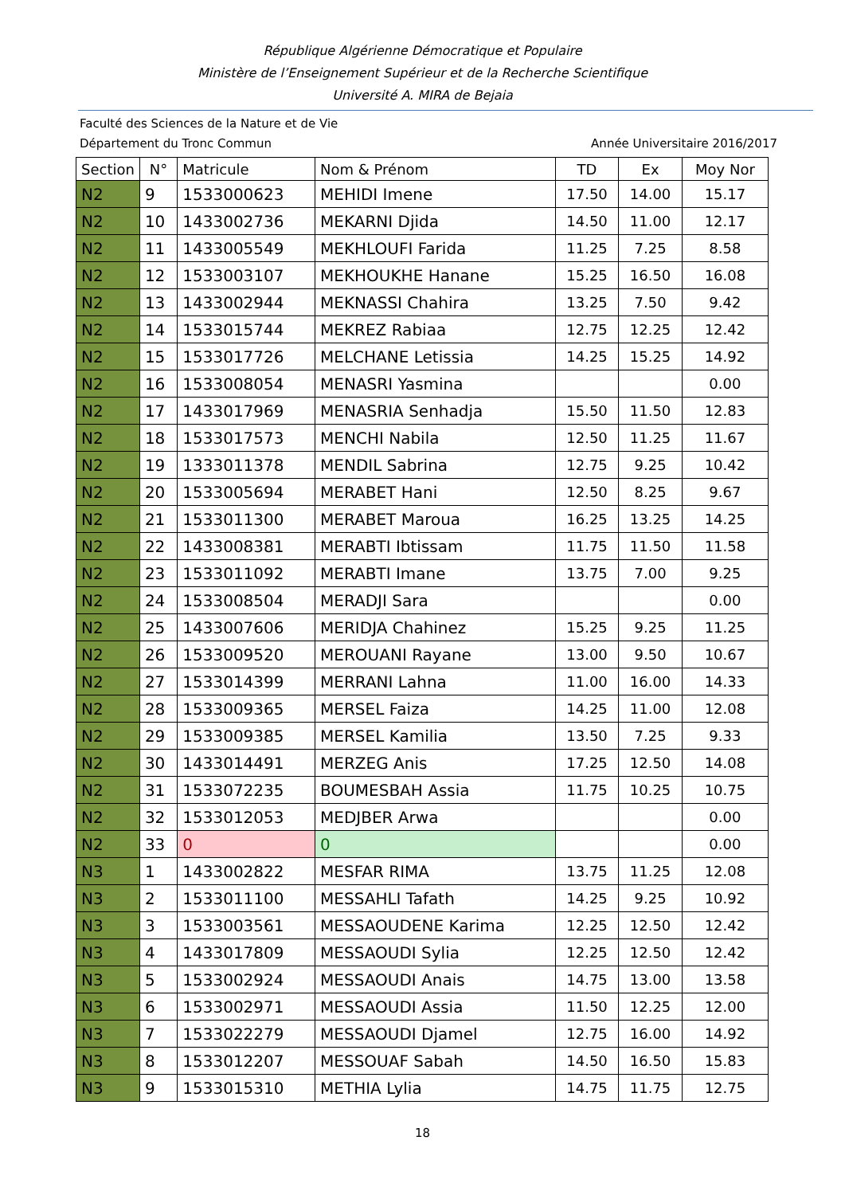République Algérienne Démocratique et Populaire
Ministère de l’Enseignement Supérieur et de la Recherche Scientifique
Université A. MIRA de Bejaia
Faculté des Sciences de la Nature et de Vie
Département du Tronc Commun Année Universitaire 2016/2017
| Section | N° | Matricule | Nom & Prénom | TD | Ex | Moy Nor |
| --- | --- | --- | --- | --- | --- | --- |
| N2 | 9 | 1533000623 | MEHIDI Imene | 17.50 | 14.00 | 15.17 |
| N2 | 10 | 1433002736 | MEKARNI Djida | 14.50 | 11.00 | 12.17 |
| N2 | 11 | 1433005549 | MEKHLOUFI Farida | 11.25 | 7.25 | 8.58 |
| N2 | 12 | 1533003107 | MEKHOUKHE Hanane | 15.25 | 16.50 | 16.08 |
| N2 | 13 | 1433002944 | MEKNASSI Chahira | 13.25 | 7.50 | 9.42 |
| N2 | 14 | 1533015744 | MEKREZ Rabiaa | 12.75 | 12.25 | 12.42 |
| N2 | 15 | 1533017726 | MELCHANE Letissia | 14.25 | 15.25 | 14.92 |
| N2 | 16 | 1533008054 | MENASRI Yasmina | | | 0.00 |
| N2 | 17 | 1433017969 | MENASRIA Senhadja | 15.50 | 11.50 | 12.83 |
| N2 | 18 | 1533017573 | MENCHI Nabila | 12.50 | 11.25 | 11.67 |
| N2 | 19 | 1333011378 | MENDIL Sabrina | 12.75 | 9.25 | 10.42 |
| N2 | 20 | 1533005694 | MERABET Hani | 12.50 | 8.25 | 9.67 |
| N2 | 21 | 1533011300 | MERABET Maroua | 16.25 | 13.25 | 14.25 |
| N2 | 22 | 1433008381 | MERABTI Ibtissam | 11.75 | 11.50 | 11.58 |
| N2 | 23 | 1533011092 | MERABTI Imane | 13.75 | 7.00 | 9.25 |
| N2 | 24 | 1533008504 | MERADJI Sara | | | 0.00 |
| N2 | 25 | 1433007606 | MERIDJA Chahinez | 15.25 | 9.25 | 11.25 |
| N2 | 26 | 1533009520 | MEROUANI Rayane | 13.00 | 9.50 | 10.67 |
| N2 | 27 | 1533014399 | MERRANI Lahna | 11.00 | 16.00 | 14.33 |
| N2 | 28 | 1533009365 | MERSEL Faiza | 14.25 | 11.00 | 12.08 |
| N2 | 29 | 1533009385 | MERSEL Kamilia | 13.50 | 7.25 | 9.33 |
| N2 | 30 | 1433014491 | MERZEG Anis | 17.25 | 12.50 | 14.08 |
| N2 | 31 | 1533072235 | BOUMESBAH Assia | 11.75 | 10.25 | 10.75 |
| N2 | 32 | 1533012053 | MEDJBER Arwa | | | 0.00 |
| N2 | 33 | 0 | 0 | | | 0.00 |
| N3 | 1 | 1433002822 | MESFAR RIMA | 13.75 | 11.25 | 12.08 |
| N3 | 2 | 1533011100 | MESSAHLI Tafath | 14.25 | 9.25 | 10.92 |
| N3 | 3 | 1533003561 | MESSAOUDENE Karima | 12.25 | 12.50 | 12.42 |
| N3 | 4 | 1433017809 | MESSAOUDI Sylia | 12.25 | 12.50 | 12.42 |
| N3 | 5 | 1533002924 | MESSAOUDI Anais | 14.75 | 13.00 | 13.58 |
| N3 | 6 | 1533002971 | MESSAOUDI Assia | 11.50 | 12.25 | 12.00 |
| N3 | 7 | 1533022279 | MESSAOUDI Djamel | 12.75 | 16.00 | 14.92 |
| N3 | 8 | 1533012207 | MESSOUAF Sabah | 14.50 | 16.50 | 15.83 |
| N3 | 9 | 1533015310 | METHIA Lylia | 14.75 | 11.75 | 12.75 |
18